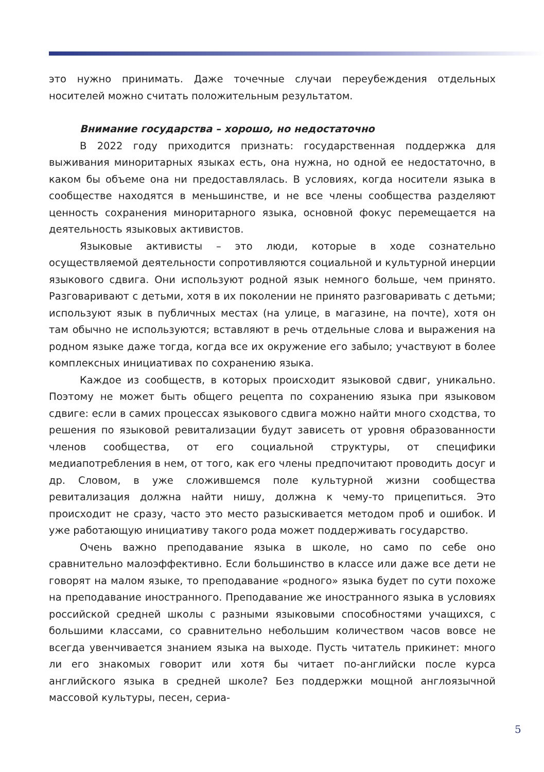это нужно принимать. Даже точечные случаи переубеждения отдельных носителей можно считать положительным результатом.
Внимание государства – хорошо, но недостаточно
В 2022 году приходится признать: государственная поддержка для выживания миноритарных языках есть, она нужна, но одной ее недостаточно, в каком бы объеме она ни предоставлялась. В условиях, когда носители языка в сообществе находятся в меньшинстве, и не все члены сообщества разделяют ценность сохранения миноритарного языка, основной фокус перемещается на деятельность языковых активистов.
Языковые активисты – это люди, которые в ходе сознательно осуществляемой деятельности сопротивляются социальной и культурной инерции языкового сдвига. Они используют родной язык немного больше, чем принято. Разговаривают с детьми, хотя в их поколении не принято разговаривать с детьми; используют язык в публичных местах (на улице, в магазине, на почте), хотя он там обычно не используются; вставляют в речь отдельные слова и выражения на родном языке даже тогда, когда все их окружение его забыло; участвуют в более комплексных инициативах по сохранению языка.
Каждое из сообществ, в которых происходит языковой сдвиг, уникально. Поэтому не может быть общего рецепта по сохранению языка при языковом сдвиге: если в самих процессах языкового сдвига можно найти много сходства, то решения по языковой ревитализации будут зависеть от уровня образованности членов сообщества, от его социальной структуры, от специфики медиапотребления в нем, от того, как его члены предпочитают проводить досуг и др. Словом, в уже сложившемся поле культурной жизни сообщества ревитализация должна найти нишу, должна к чему-то прицепиться. Это происходит не сразу, часто это место разыскивается методом проб и ошибок. И уже работающую инициативу такого рода может поддерживать государство.
Очень важно преподавание языка в школе, но само по себе оно сравнительно малоэффективно. Если большинство в классе или даже все дети не говорят на малом языке, то преподавание «родного» языка будет по сути похоже на преподавание иностранного. Преподавание же иностранного языка в условиях российской средней школы с разными языковыми способностями учащихся, с большими классами, со сравнительно небольшим количеством часов вовсе не всегда увенчивается знанием языка на выходе. Пусть читатель прикинет: много ли его знакомых говорит или хотя бы читает по-английски после курса английского языка в средней школе? Без поддержки мощной англоязычной массовой культуры, песен, сериа-
5